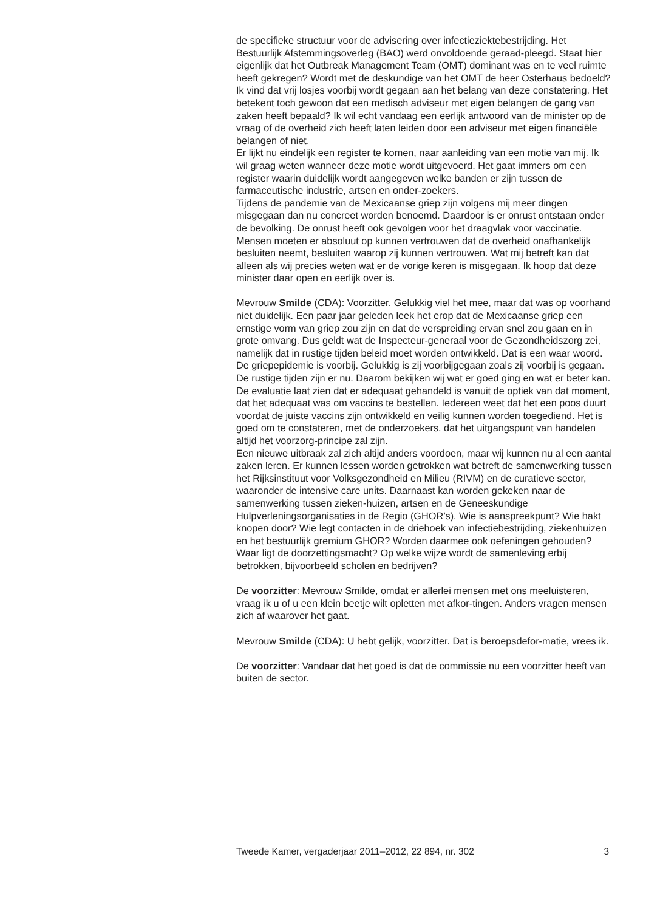de specifieke structuur voor de advisering over infectieziektebestrijding. Het Bestuurlijk Afstemmingsoverleg (BAO) werd onvoldoende geraad-pleegd. Staat hier eigenlijk dat het Outbreak Management Team (OMT) dominant was en te veel ruimte heeft gekregen? Wordt met de deskundige van het OMT de heer Osterhaus bedoeld? Ik vind dat vrij losjes voorbij wordt gegaan aan het belang van deze constatering. Het betekent toch gewoon dat een medisch adviseur met eigen belangen de gang van zaken heeft bepaald? Ik wil echt vandaag een eerlijk antwoord van de minister op de vraag of de overheid zich heeft laten leiden door een adviseur met eigen financiële belangen of niet.
Er lijkt nu eindelijk een register te komen, naar aanleiding van een motie van mij. Ik wil graag weten wanneer deze motie wordt uitgevoerd. Het gaat immers om een register waarin duidelijk wordt aangegeven welke banden er zijn tussen de farmaceutische industrie, artsen en onder-zoekers.
Tijdens de pandemie van de Mexicaanse griep zijn volgens mij meer dingen misgegaan dan nu concreet worden benoemd. Daardoor is er onrust ontstaan onder de bevolking. De onrust heeft ook gevolgen voor het draagvlak voor vaccinatie. Mensen moeten er absoluut op kunnen vertrouwen dat de overheid onafhankelijk besluiten neemt, besluiten waarop zij kunnen vertrouwen. Wat mij betreft kan dat alleen als wij precies weten wat er de vorige keren is misgegaan. Ik hoop dat deze minister daar open en eerlijk over is.
Mevrouw Smilde (CDA): Voorzitter. Gelukkig viel het mee, maar dat was op voorhand niet duidelijk. Een paar jaar geleden leek het erop dat de Mexicaanse griep een ernstige vorm van griep zou zijn en dat de verspreiding ervan snel zou gaan en in grote omvang. Dus geldt wat de Inspecteur-generaal voor de Gezondheidszorg zei, namelijk dat in rustige tijden beleid moet worden ontwikkeld. Dat is een waar woord. De griepepidemie is voorbij. Gelukkig is zij voorbijgegaan zoals zij voorbij is gegaan. De rustige tijden zijn er nu. Daarom bekijken wij wat er goed ging en wat er beter kan.
De evaluatie laat zien dat er adequaat gehandeld is vanuit de optiek van dat moment, dat het adequaat was om vaccins te bestellen. Iedereen weet dat het een poos duurt voordat de juiste vaccins zijn ontwikkeld en veilig kunnen worden toegediend. Het is goed om te constateren, met de onderzoekers, dat het uitgangspunt van handelen altijd het voorzorg-principe zal zijn.
Een nieuwe uitbraak zal zich altijd anders voordoen, maar wij kunnen nu al een aantal zaken leren. Er kunnen lessen worden getrokken wat betreft de samenwerking tussen het Rijksinstituut voor Volksgezondheid en Milieu (RIVM) en de curatieve sector, waaronder de intensive care units. Daarnaast kan worden gekeken naar de samenwerking tussen zieken-huizen, artsen en de Geneeskundige Hulpverleningsorganisaties in de Regio (GHOR’s). Wie is aanspreekpunt? Wie hakt knopen door? Wie legt contacten in de driehoek van infectiebestrijding, ziekenhuizen en het bestuurlijk gremium GHOR? Worden daarmee ook oefeningen gehouden? Waar ligt de doorzettingsmacht? Op welke wijze wordt de samenleving erbij betrokken, bijvoorbeeld scholen en bedrijven?
De voorzitter: Mevrouw Smilde, omdat er allerlei mensen met ons meeluisteren, vraag ik u of u een klein beetje wilt opletten met afkor-tingen. Anders vragen mensen zich af waarover het gaat.
Mevrouw Smilde (CDA): U hebt gelijk, voorzitter. Dat is beroepsdefor-matie, vrees ik.
De voorzitter: Vandaar dat het goed is dat de commissie nu een voorzitter heeft van buiten de sector.
Tweede Kamer, vergaderjaar 2011–2012, 22 894, nr. 302 3